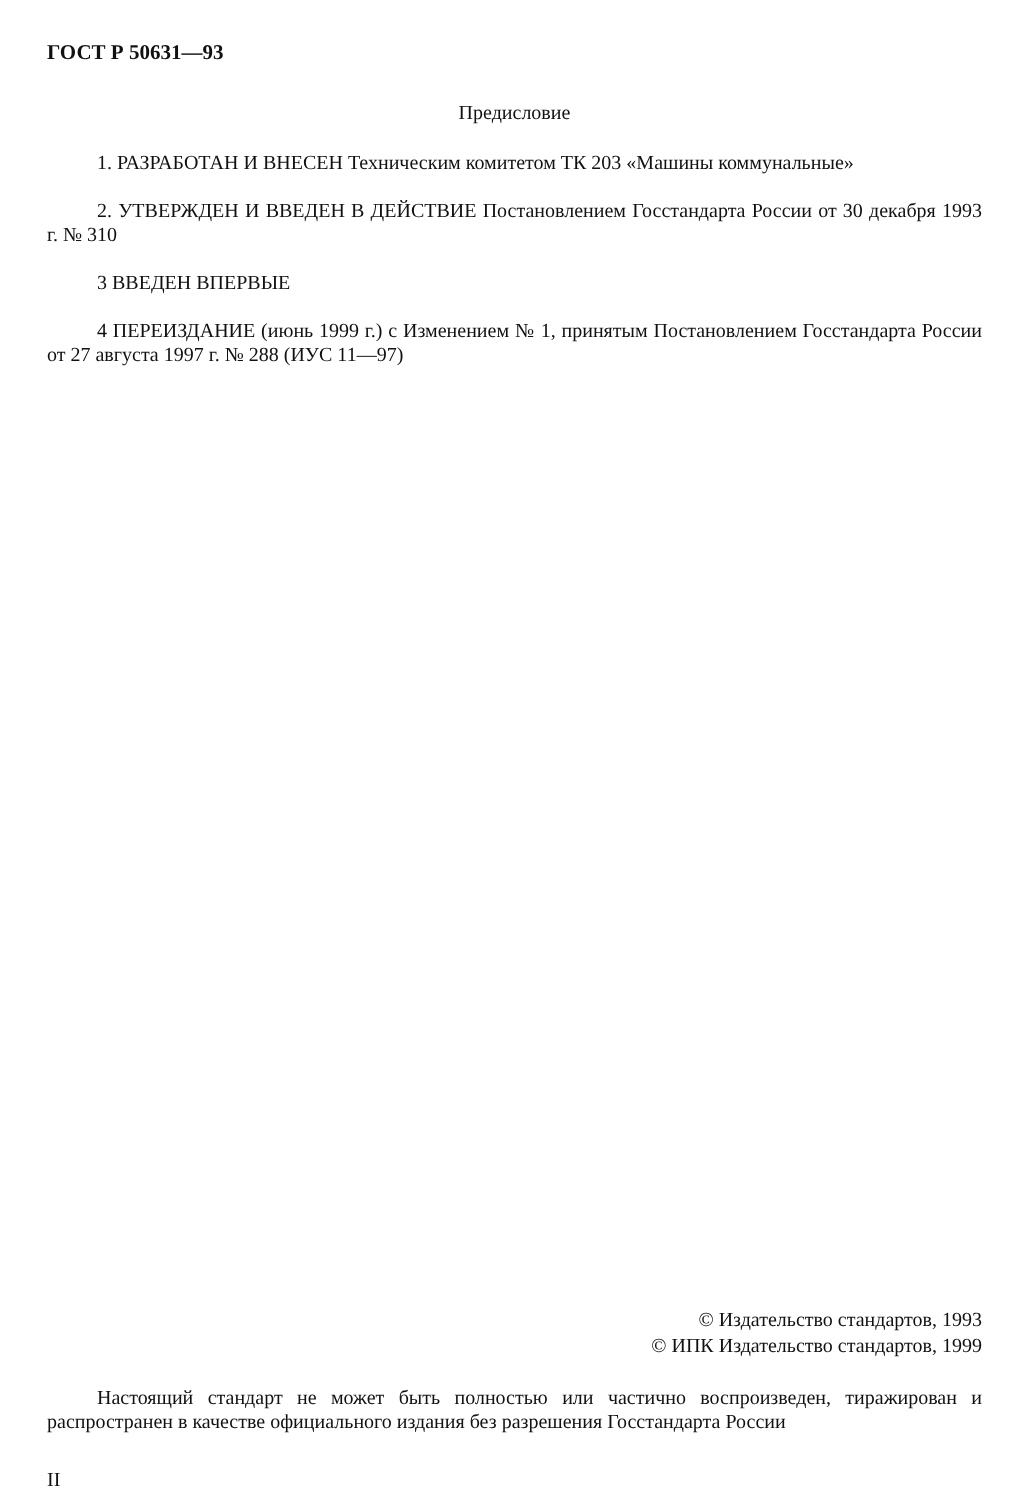ГОСТ Р 50631—93
Предисловие
1. РАЗРАБОТАН И ВНЕСЕН Техническим комитетом ТК 203 «Машины коммунальные»
2. УТВЕРЖДЕН И ВВЕДЕН В ДЕЙСТВИЕ Постановлением Госстандарта России от 30 декабря 1993 г. № 310
3 ВВЕДЕН ВПЕРВЫЕ
4 ПЕРЕИЗДАНИЕ (июнь 1999 г.) с Изменением № 1, принятым Постановлением Госстандарта России от 27 августа 1997 г. № 288 (ИУС 11—97)
© Издательство стандартов, 1993
© ИПК Издательство стандартов, 1999
Настоящий стандарт не может быть полностью или частично воспроизведен, тиражирован и распространен в качестве официального издания без разрешения Госстандарта России
II